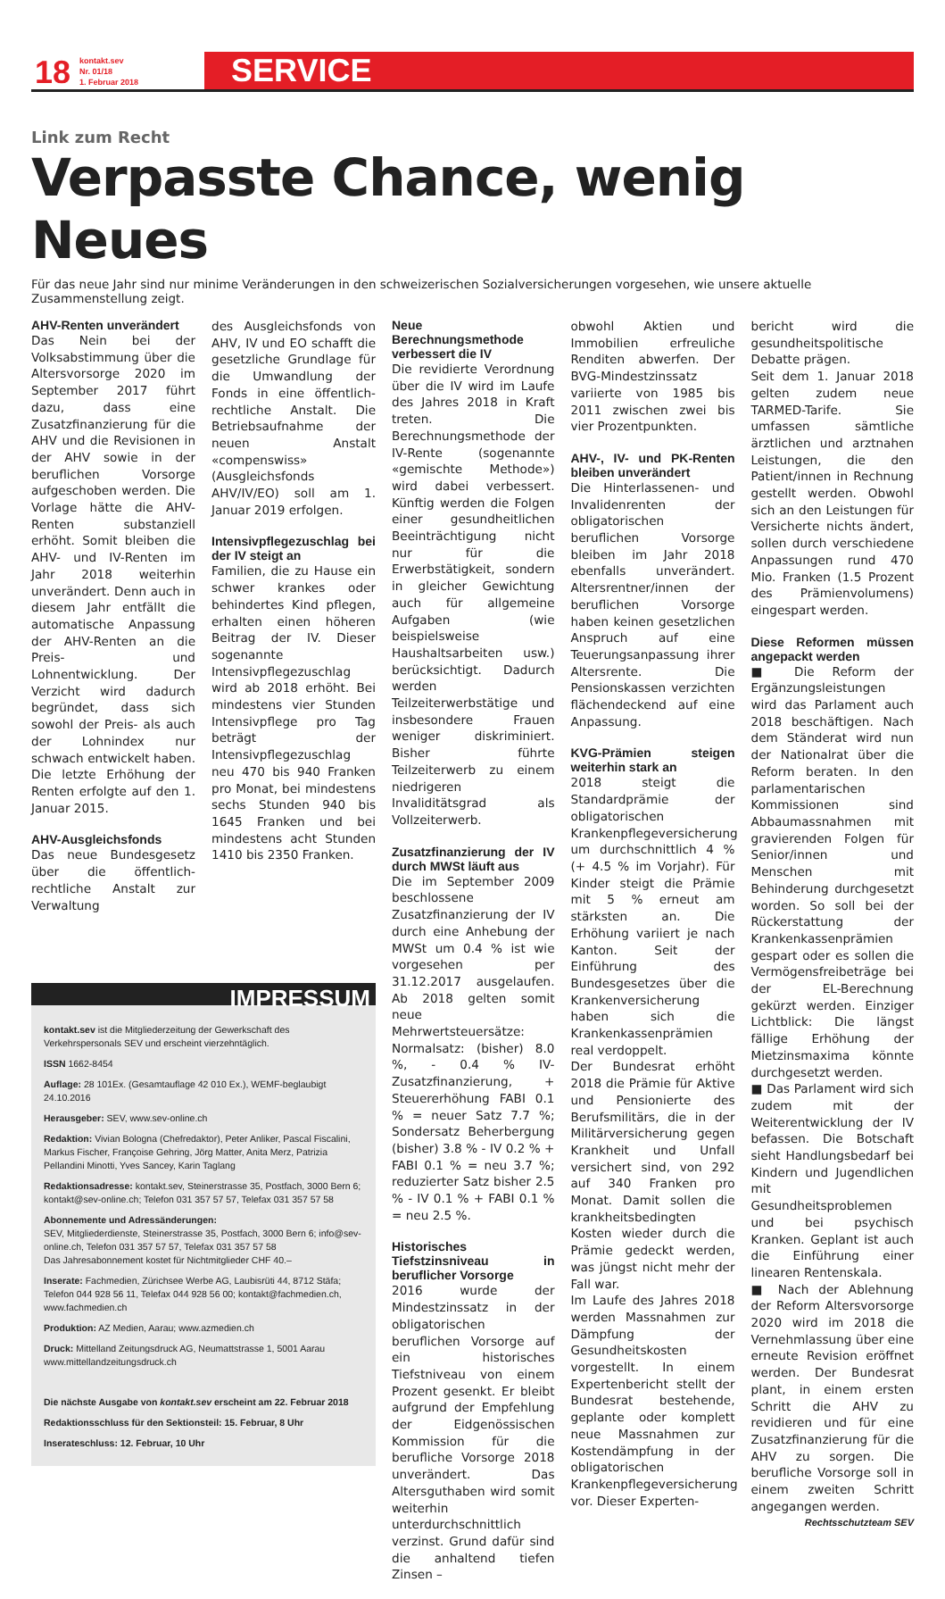18
kontakt.sev
Nr. 01/18
1. Februar 2018
SERVICE
Link zum Recht
Verpasste Chance, wenig Neues
Für das neue Jahr sind nur minime Veränderungen in den schweizerischen Sozialversicherungen vorgesehen, wie unsere aktuelle Zusammenstellung zeigt.
AHV-Renten unverändert
Das Nein bei der Volksabstimmung über die Altersvorsorge 2020 im September 2017 führt dazu, dass eine Zusatzfinanzierung für die AHV und die Revisionen in der AHV sowie in der beruflichen Vorsorge aufgeschoben werden. Die Vorlage hätte die AHV-Renten substanziell erhöht. Somit bleiben die AHV- und IV-Renten im Jahr 2018 weiterhin unverändert. Denn auch in diesem Jahr entfällt die automatische Anpassung der AHV-Renten an die Preis- und Lohnentwicklung. Der Verzicht wird dadurch begründet, dass sich sowohl der Preis- als auch der Lohnindex nur schwach entwickelt haben. Die letzte Erhöhung der Renten erfolgte auf den 1. Januar 2015.
AHV-Ausgleichsfonds
Das neue Bundesgesetz über die öffentlich-rechtliche Anstalt zur Verwaltung
des Ausgleichsfonds von AHV, IV und EO schafft die gesetzliche Grundlage für die Umwandlung der Fonds in eine öffentlich-rechtliche Anstalt. Die Betriebsaufnahme der neuen Anstalt «compenswiss» (Ausgleichsfonds AHV/IV/EO) soll am 1. Januar 2019 erfolgen.
Intensivpflegezuschlag bei der IV steigt an
Familien, die zu Hause ein schwer krankes oder behindertes Kind pflegen, erhalten einen höheren Beitrag der IV. Dieser sogenannte Intensivpflegezuschlag wird ab 2018 erhöht. Bei mindestens vier Stunden Intensivpflege pro Tag beträgt der Intensivpflegezuschlag neu 470 bis 940 Franken pro Monat, bei mindestens sechs Stunden 940 bis 1645 Franken und bei mindestens acht Stunden 1410 bis 2350 Franken.
IMPRESSUM
kontakt.sev ist die Mitgliederzeitung der Gewerkschaft des Verkehrspersonals SEV und erscheint vierzehntäglich.
ISSN 1662-8454
Auflage: 28 101Ex. (Gesamtauflage 42 010 Ex.), WEMF-beglaubigt 24.10.2016
Herausgeber: SEV, www.sev-online.ch
Redaktion: Vivian Bologna (Chefredaktor), Peter Anliker, Pascal Fiscalini, Markus Fischer, Françoise Gehring, Jörg Matter, Anita Merz, Patrizia Pellandini Minotti, Yves Sancey, Karin Taglang
Redaktionsadresse: kontakt.sev, Steinerstrasse 35, Postfach, 3000 Bern 6; kontakt@sev-online.ch; Telefon 031 357 57 57, Telefax 031 357 57 58
Abonnemente und Adressänderungen:
SEV, Mitgliederdienste, Steinerstrasse 35, Postfach, 3000 Bern 6; info@sev-online.ch, Telefon 031 357 57 57, Telefax 031 357 57 58
Das Jahresabonnement kostet für Nichtmitglieder CHF 40.–
Inserate: Fachmedien, Zürichsee Werbe AG, Laubisrüti 44, 8712 Stäfa; Telefon 044 928 56 11, Telefax 044 928 56 00; kontakt@fachmedien.ch, www.fachmedien.ch
Produktion: AZ Medien, Aarau; www.azmedien.ch
Druck: Mittelland Zeitungsdruck AG, Neumattstrasse 1, 5001 Aarau www.mittellandzeitungsdruck.ch
Die nächste Ausgabe von kontakt.sev erscheint am 22. Februar 2018
Redaktionsschluss für den Sektionsteil: 15. Februar, 8 Uhr
Inserateschluss: 12. Februar, 10 Uhr
Neue Berechnungsmethode verbessert die IV
Die revidierte Verordnung über die IV wird im Laufe des Jahres 2018 in Kraft treten. Die Berechnungsmethode der IV-Rente (sogenannte «gemischte Methode») wird dabei verbessert. Künftig werden die Folgen einer gesundheitlichen Beeinträchtigung nicht nur für die Erwerbstätigkeit, sondern in gleicher Gewichtung auch für allgemeine Aufgaben (wie beispielsweise Haushaltsarbeiten usw.) berücksichtigt. Dadurch werden Teilzeiterwerbstätige und insbesondere Frauen weniger diskriminiert. Bisher führte Teilzeiterwerb zu einem niedrigeren Invaliditätsgrad als Vollzeiterwerb.
Zusatzfinanzierung der IV durch MWSt läuft aus
Die im September 2009 beschlossene Zusatzfinanzierung der IV durch eine Anhebung der MWSt um 0.4 % ist wie vorgesehen per 31.12.2017 ausgelaufen. Ab 2018 gelten somit neue Mehrwertsteuersätze: Normalsatz: (bisher) 8.0 %, - 0.4 % IV-Zusatzfinanzierung, + Steuererhöhung FABI 0.1 % = neuer Satz 7.7 %; Sondersatz Beherbergung (bisher) 3.8 % - IV 0.2 % + FABI 0.1 % = neu 3.7 %; reduzierter Satz bisher 2.5 % - IV 0.1 % + FABI 0.1 % = neu 2.5 %.
Historisches Tiefstzinsniveau in beruflicher Vorsorge
2016 wurde der Mindestzinssatz in der obligatorischen beruflichen Vorsorge auf ein historisches Tiefstniveau von einem Prozent gesenkt. Er bleibt aufgrund der Empfehlung der Eidgenössischen Kommission für die berufliche Vorsorge 2018 unverändert. Das Altersguthaben wird somit weiterhin unterdurchschnittlich verzinst. Grund dafür sind die anhaltend tiefen Zinsen –
obwohl Aktien und Immobilien erfreuliche Renditen abwerfen. Der BVG-Mindestzinssatz variierte von 1985 bis 2011 zwischen zwei bis vier Prozentpunkten.
AHV-, IV- und PK-Renten bleiben unverändert
Die Hinterlassenen- und Invalidenrenten der obligatorischen beruflichen Vorsorge bleiben im Jahr 2018 ebenfalls unverändert. Altersrentner/innen der beruflichen Vorsorge haben keinen gesetzlichen Anspruch auf eine Teuerungsanpassung ihrer Altersrente. Die Pensionskassen verzichten flächendeckend auf eine Anpassung.
KVG-Prämien steigen weiterhin stark an
2018 steigt die Standardprämie der obligatorischen Krankenpflegeversicherung um durchschnittlich 4 % (+ 4.5 % im Vorjahr). Für Kinder steigt die Prämie mit 5 % erneut am stärksten an. Die Erhöhung variiert je nach Kanton. Seit der Einführung des Bundesgesetzes über die Krankenversicherung haben sich die Krankenkassenprämien real verdoppelt.
Der Bundesrat erhöht 2018 die Prämie für Aktive und Pensionierte des Berufsmilitärs, die in der Militärversicherung gegen Krankheit und Unfall versichert sind, von 292 auf 340 Franken pro Monat. Damit sollen die krankheitsbedingten Kosten wieder durch die Prämie gedeckt werden, was jüngst nicht mehr der Fall war.
Im Laufe des Jahres 2018 werden Massnahmen zur Dämpfung der Gesundheitskosten vorgestellt. In einem Expertenbericht stellt der Bundesrat bestehende, geplante oder komplett neue Massnahmen zur Kostendämpfung in der obligatorischen Krankenpflegeversicherung vor. Dieser Experten-
bericht wird die gesundheitspolitische Debatte prägen.
Seit dem 1. Januar 2018 gelten zudem neue TARMED-Tarife. Sie umfassen sämtliche ärztlichen und arztnahen Leistungen, die den Patient/innen in Rechnung gestellt werden. Obwohl sich an den Leistungen für Versicherte nichts ändert, sollen durch verschiedene Anpassungen rund 470 Mio. Franken (1.5 Prozent des Prämienvolumens) eingespart werden.
Diese Reformen müssen angepackt werden
■ Die Reform der Ergänzungsleistungen wird das Parlament auch 2018 beschäftigen. Nach dem Ständerat wird nun der Nationalrat über die Reform beraten. In den parlamentarischen Kommissionen sind Abbaumassnahmen mit gravierenden Folgen für Senior/innen und Menschen mit Behinderung durchgesetzt worden. So soll bei der Rückerstattung der Krankenkassenprämien gespart oder es sollen die Vermögensfreibeträge bei der EL-Berechnung gekürzt werden. Einziger Lichtblick: Die längst fällige Erhöhung der Mietzinsmaxima könnte durchgesetzt werden.
■ Das Parlament wird sich zudem mit der Weiterentwicklung der IV befassen. Die Botschaft sieht Handlungsbedarf bei Kindern und Jugendlichen mit Gesundheitsproblemen und bei psychisch Kranken. Geplant ist auch die Einführung einer linearen Rentenskala.
■ Nach der Ablehnung der Reform Altersvorsorge 2020 wird im 2018 die Vernehmlassung über eine erneute Revision eröffnet werden. Der Bundesrat plant, in einem ersten Schritt die AHV zu revidieren und für eine Zusatzfinanzierung für die AHV zu sorgen. Die berufliche Vorsorge soll in einem zweiten Schritt angegangen werden.
Rechtsschutzteam SEV